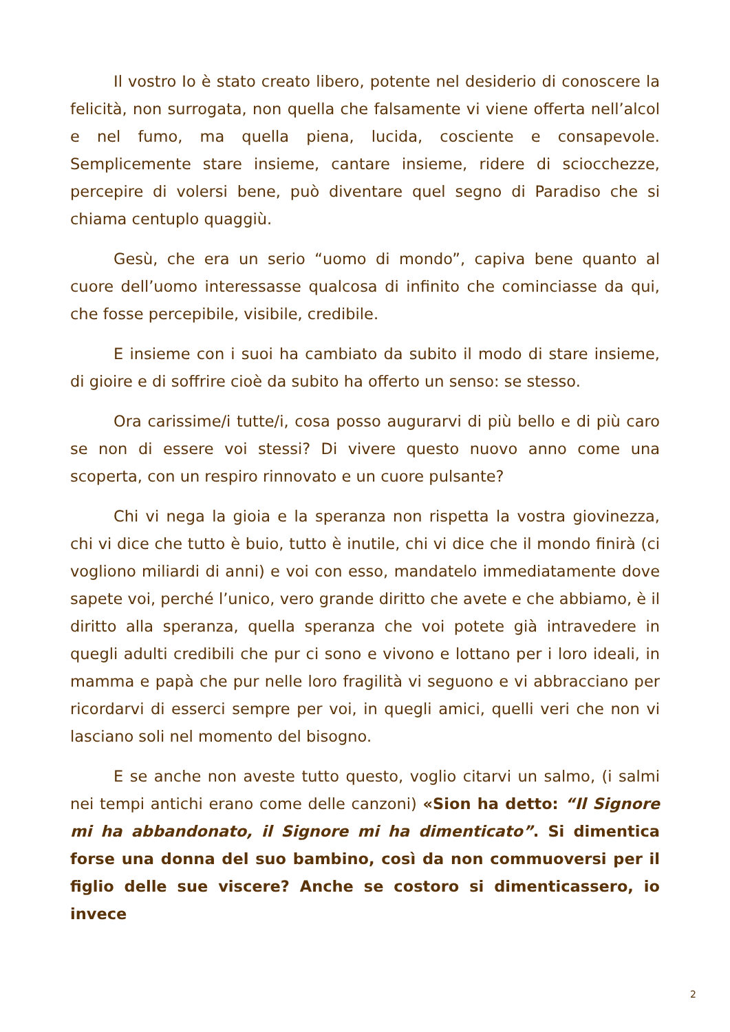Il vostro Io è stato creato libero, potente nel desiderio di conoscere la felicità, non surrogata, non quella che falsamente vi viene offerta nell’alcol e nel fumo, ma quella piena, lucida, cosciente e consapevole. Semplicemente stare insieme, cantare insieme, ridere di sciocchezze, percepire di volersi bene, può diventare quel segno di Paradiso che si chiama centuplo quaggiù.
Gesù, che era un serio “uomo di mondo”, capiva bene quanto al cuore dell’uomo interessasse qualcosa di infinito che cominciasse da qui, che fosse percepibile, visibile, credibile.
E insieme con i suoi ha cambiato da subito il modo di stare insieme, di gioire e di soffrire cioè da subito ha offerto un senso: se stesso.
Ora carissime/i tutte/i, cosa posso augurarvi di più bello e di più caro se non di essere voi stessi? Di vivere questo nuovo anno come una scoperta, con un respiro rinnovato e un cuore pulsante?
Chi vi nega la gioia e la speranza non rispetta la vostra giovinezza, chi vi dice che tutto è buio, tutto è inutile, chi vi dice che il mondo finirà (ci vogliono miliardi di anni) e voi con esso, mandatelo immediatamente dove sapete voi, perché l’unico, vero grande diritto che avete e che abbiamo, è il diritto alla speranza, quella speranza che voi potete già intravedere in quegli adulti credibili che pur ci sono e vivono e lottano per i loro ideali, in mamma e papà che pur nelle loro fragilità vi seguono e vi abbracciano per ricordarvi di esserci sempre per voi, in quegli amici, quelli veri che non vi lasciano soli nel momento del bisogno.
E se anche non aveste tutto questo, voglio citarvi un salmo, (i salmi nei tempi antichi erano come delle canzoni) «Sion ha detto: “Il Signore mi ha abbandonato, il Signore mi ha dimenticato”. Si dimentica forse una donna del suo bambino, così da non commuoversi per il figlio delle sue viscere? Anche se costoro si dimenticassero, io invece
2